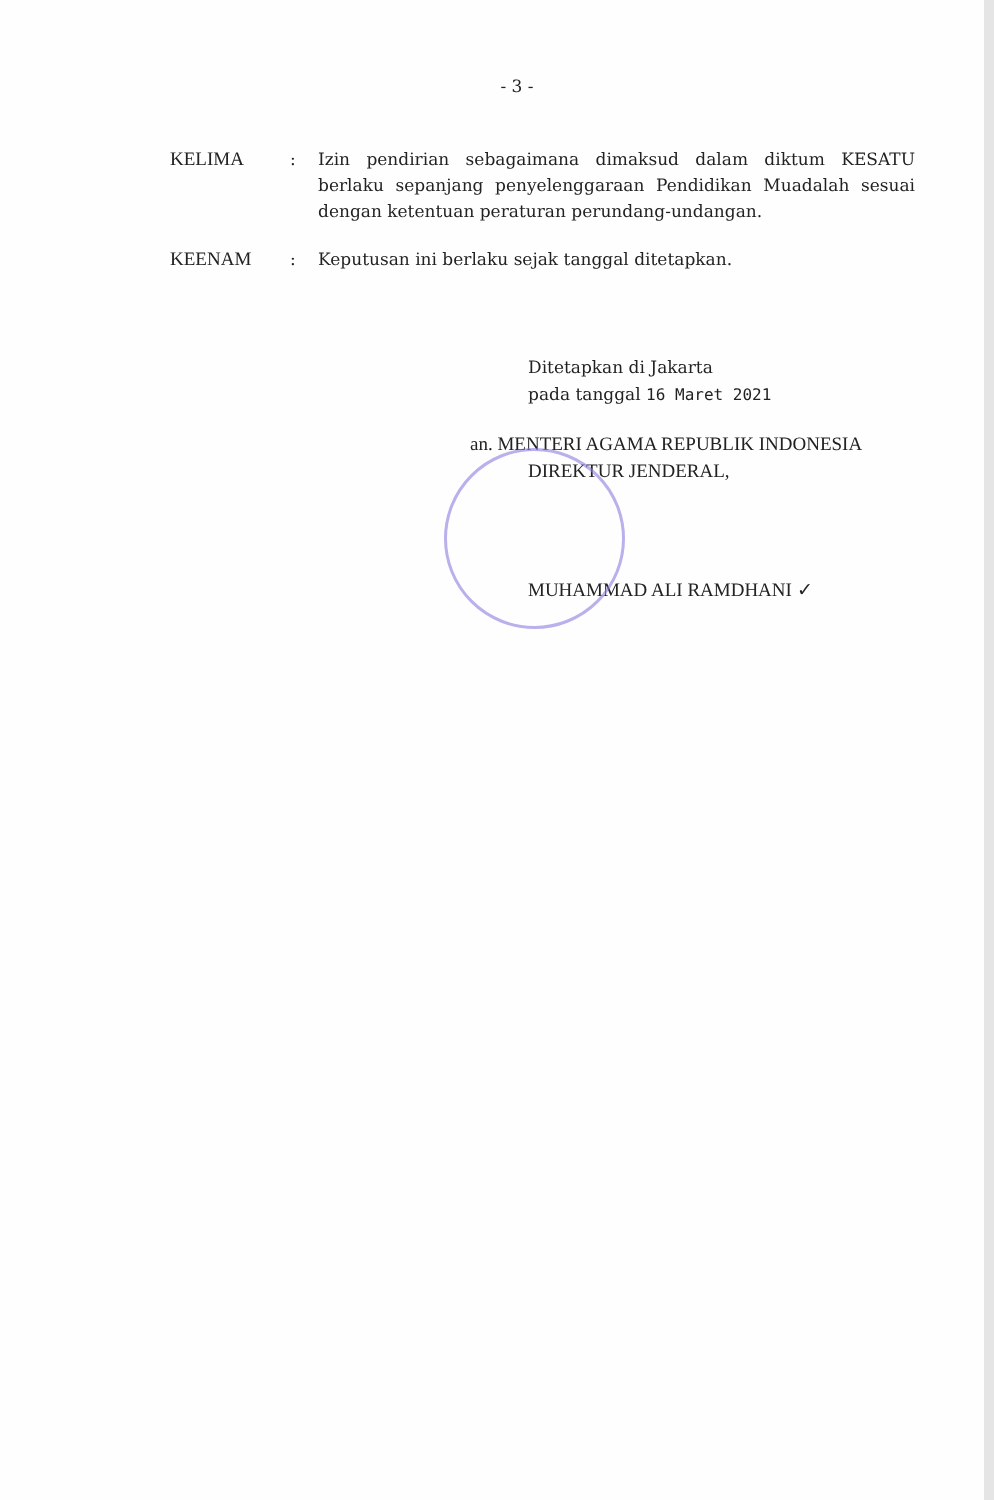- 3 -
| KELIMA | : | Izin pendirian sebagaimana dimaksud dalam diktum KESATU berlaku sepanjang penyelenggaraan Pendidikan Muadalah sesuai dengan ketentuan peraturan perundang-undangan. |
| KEENAM | : | Keputusan ini berlaku sejak tanggal ditetapkan. |
Ditetapkan di Jakarta
pada tanggal 16 Maret 2021
an. MENTERI AGAMA REPUBLIK INDONESIA
DIREKTUR JENDERAL,
MUHAMMAD ALI RAMDHANI ✓